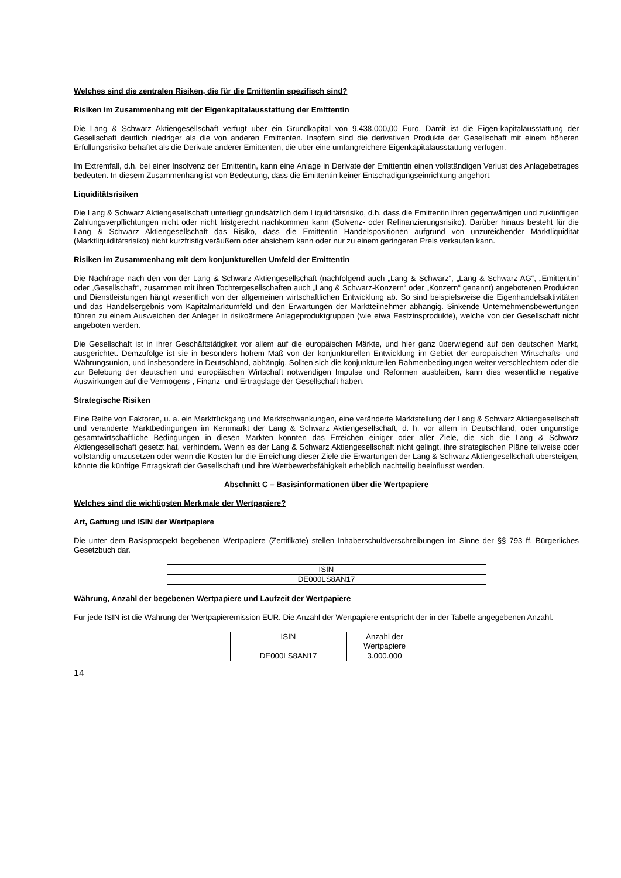Welches sind die zentralen Risiken, die für die Emittentin spezifisch sind?
Risiken im Zusammenhang mit der Eigenkapitalausstattung der Emittentin
Die Lang & Schwarz Aktiengesellschaft verfügt über ein Grundkapital von 9.438.000,00 Euro. Damit ist die Eigen-kapitalausstattung der Gesellschaft deutlich niedriger als die von anderen Emittenten. Insofern sind die derivativen Produkte der Gesellschaft mit einem höheren Erfüllungsrisiko behaftet als die Derivate anderer Emittenten, die über eine umfangreichere Eigenkapitalausstattung verfügen.
Im Extremfall, d.h. bei einer Insolvenz der Emittentin, kann eine Anlage in Derivate der Emittentin einen vollständigen Verlust des Anlagebetrages bedeuten. In diesem Zusammenhang ist von Bedeutung, dass die Emittentin keiner Entschädigungseinrichtung angehört.
Liquiditätsrisiken
Die Lang & Schwarz Aktiengesellschaft unterliegt grundsätzlich dem Liquiditätsrisiko, d.h. dass die Emittentin ihren gegenwärtigen und zukünftigen Zahlungsverpflichtungen nicht oder nicht fristgerecht nachkommen kann (Solvenz- oder Refinanzierungsrisiko). Darüber hinaus besteht für die Lang & Schwarz Aktiengesellschaft das Risiko, dass die Emittentin Handelspositionen aufgrund von unzureichender Marktliquidität (Marktliquiditätsrisiko) nicht kurzfristig veräußern oder absichern kann oder nur zu einem geringeren Preis verkaufen kann.
Risiken im Zusammenhang mit dem konjunkturellen Umfeld der Emittentin
Die Nachfrage nach den von der Lang & Schwarz Aktiengesellschaft (nachfolgend auch „Lang & Schwarz“, „Lang & Schwarz AG“, „Emittentin“ oder „Gesellschaft“, zusammen mit ihren Tochtergesellschaften auch „Lang & Schwarz-Konzern“ oder „Konzern“ genannt) angebotenen Produkten und Dienstleistungen hängt wesentlich von der allgemeinen wirtschaftlichen Entwicklung ab. So sind beispielsweise die Eigenhandelsaktivitäten und das Handelsergebnis vom Kapitalmarktumfeld und den Erwartungen der Marktteilnehmer abhängig. Sinkende Unternehmensbewertungen führen zu einem Ausweichen der Anleger in risikoärmere Anlageproduktgruppen (wie etwa Festzinsprodukte), welche von der Gesellschaft nicht angeboten werden.
Die Gesellschaft ist in ihrer Geschäftstätigkeit vor allem auf die europäischen Märkte, und hier ganz überwiegend auf den deutschen Markt, ausgerichtet. Demzufolge ist sie in besonders hohem Maß von der konjunkturellen Entwicklung im Gebiet der europäischen Wirtschafts- und Währungsunion, und insbesondere in Deutschland, abhängig. Sollten sich die konjunkturellen Rahmenbedingungen weiter verschlechtern oder die zur Belebung der deutschen und europäischen Wirtschaft notwendigen Impulse und Reformen ausbleiben, kann dies wesentliche negative Auswirkungen auf die Vermögens-, Finanz- und Ertragslage der Gesellschaft haben.
Strategische Risiken
Eine Reihe von Faktoren, u. a. ein Marktrückgang und Marktschwankungen, eine veränderte Marktstellung der Lang & Schwarz Aktiengesellschaft und veränderte Marktbedingungen im Kernmarkt der Lang & Schwarz Aktiengesellschaft, d. h. vor allem in Deutschland, oder ungünstige gesamtwirtschaftliche Bedingungen in diesen Märkten könnten das Erreichen einiger oder aller Ziele, die sich die Lang & Schwarz Aktiengesellschaft gesetzt hat, verhindern. Wenn es der Lang & Schwarz Aktiengesellschaft nicht gelingt, ihre strategischen Pläne teilweise oder vollständig umzusetzen oder wenn die Kosten für die Erreichung dieser Ziele die Erwartungen der Lang & Schwarz Aktiengesellschaft übersteigen, könnte die künftige Ertragskraft der Gesellschaft und ihre Wettbewerbsfähigkeit erheblich nachteilig beeinflusst werden.
Abschnitt C – Basisinformationen über die Wertpapiere
Welches sind die wichtigsten Merkmale der Wertpapiere?
Art, Gattung und ISIN der Wertpapiere
Die unter dem Basisprospekt begebenen Wertpapiere (Zertifikate) stellen Inhaberschuldverschreibungen im Sinne der §§ 793 ff. Bürgerliches Gesetzbuch dar.
| ISIN |
| DE000LS8AN17 |
Währung, Anzahl der begebenen Wertpapiere und Laufzeit der Wertpapiere
Für jede ISIN ist die Währung der Wertpapieremission EUR. Die Anzahl der Wertpapiere entspricht der in der Tabelle angegebenen Anzahl.
| ISIN | Anzahl der Wertpapiere |
| DE000LS8AN17 | 3.000.000 |
14